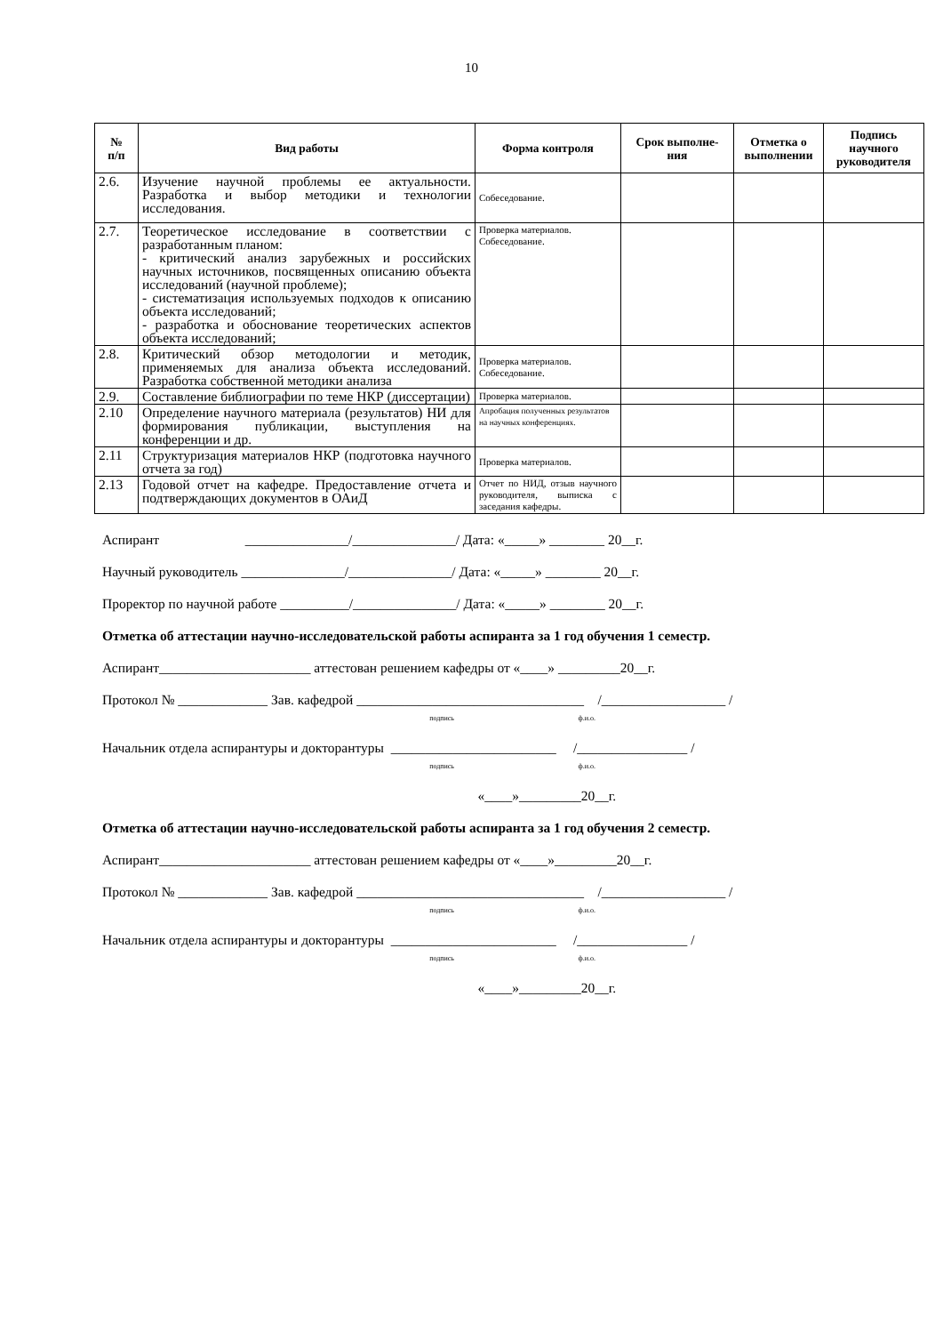10
| № п/п | Вид работы | Форма контроля | Срок выполне- ния | Отметка о выполнении | Подпись научного руководителя |
| --- | --- | --- | --- | --- | --- |
| 2.6. | Изучение научной проблемы ее актуальности. Разработка и выбор методики и технологии исследования. | Собеседование. | | | |
| 2.7. | Теоретическое исследование в соответствии с разработанным планом: - критический анализ зарубежных и российских научных источников, посвященных описанию объекта исследований (научной проблеме); - систематизация используемых подходов к описанию объекта исследований; - разработка и обоснование теоретических аспектов объекта исследований; | Проверка материалов. Собеседование. | | | |
| 2.8. | Критический обзор методологии и методик, применяемых для анализа объекта исследований. Разработка собственной методики анализа | Проверка материалов. Собеседование. | | | |
| 2.9. | Составление библиографии по теме НКР (диссертации) | Проверка материалов. | | | |
| 2.10 | Определение научного материала (результатов) НИ для формирования публикации, выступления на конференции и др. | Апробация полученных результатов на научных конференциях. | | | |
| 2.11 | Структуризация материалов НКР (подготовка научного отчета за год) | Проверка материалов. | | | |
| 2.13 | Годовой отчет на кафедре. Предоставление отчета и подтверждающих документов в ОАиД | Отчет по НИД, отзыв научного руководителя, выписка с заседания кафедры. | | | |
Аспирант _______________/_______________/ Дата: «_____» ________ 20__г.
Научный руководитель _______________/_______________/ Дата: «_____» ________ 20__г.
Проректор по научной работе __________/_______________/ Дата: «_____» ________ 20__г.
Отметка об аттестации научно-исследовательской работы аспиранта за 1 год обучения 1 семестр.
Аспирант______________________ аттестован решением кафедры от «____» _________20__г.
Протокол № _____________ Зав. кафедрой _________________________________ /__________________ /
подпись ф.и.о.
Начальник отдела аспирантуры и докторантуры ________________________ /________________ /
подпись ф.и.о.
«____»_________20__г.
Отметка об аттестации научно-исследовательской работы аспиранта за 1 год обучения 2 семестр.
Аспирант______________________ аттестован решением кафедры от «____»_________20__г.
Протокол № _____________ Зав. кафедрой _________________________________ /__________________ /
подпись ф.и.о.
Начальник отдела аспирантуры и докторантуры ________________________ /________________ /
подпись ф.и.о.
«____»_________20__г.